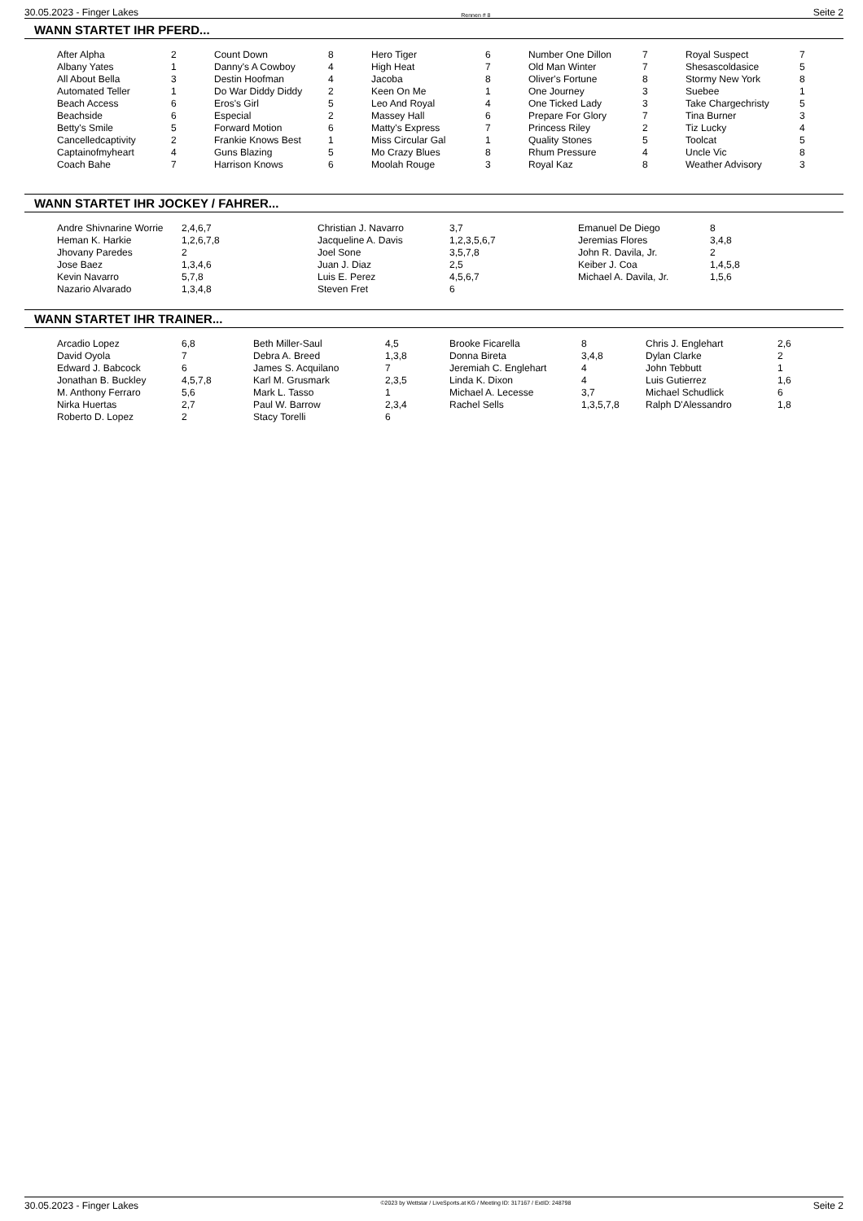30.05.2023 - Finger Lakes Rennen # 8 Seite 2
WANN STARTET IHR PFERD...
| After Alpha | 2 | Count Down | 8 | Hero Tiger | 6 | Number One Dillon | 7 | Royal Suspect | 7 |
| Albany Yates | 1 | Danny's A Cowboy | 4 | High Heat | 7 | Old Man Winter | 7 | Shesascoldasice | 5 |
| All About Bella | 3 | Destin Hoofman | 4 | Jacoba | 8 | Oliver's Fortune | 8 | Stormy New York | 8 |
| Automated Teller | 1 | Do War Diddy Diddy | 2 | Keen On Me | 1 | One Journey | 3 | Suebee | 1 |
| Beach Access | 6 | Eros's Girl | 5 | Leo And Royal | 4 | One Ticked Lady | 3 | Take Chargechristy | 5 |
| Beachside | 6 | Especial | 2 | Massey Hall | 6 | Prepare For Glory | 7 | Tina Burner | 3 |
| Betty's Smile | 5 | Forward Motion | 6 | Matty's Express | 7 | Princess Riley | 2 | Tiz Lucky | 4 |
| Cancelledcaptivity | 2 | Frankie Knows Best | 1 | Miss Circular Gal | 1 | Quality Stones | 5 | Toolcat | 5 |
| Captainofmyheart | 4 | Guns Blazing | 5 | Mo Crazy Blues | 8 | Rhum Pressure | 4 | Uncle Vic | 8 |
| Coach Bahe | 7 | Harrison Knows | 6 | Moolah Rouge | 3 | Royal Kaz | 8 | Weather Advisory | 3 |
WANN STARTET IHR JOCKEY / FAHRER...
| Andre Shivnarine Worrie | 2,4,6,7 | Christian J. Navarro | 3,7 | Emanuel De Diego | 8 |
| Heman K. Harkie | 1,2,6,7,8 | Jacqueline A. Davis | 1,2,3,5,6,7 | Jeremias Flores | 3,4,8 |
| Jhovany Paredes | 2 | Joel Sone | 3,5,7,8 | John R. Davila, Jr. | 2 |
| Jose Baez | 1,3,4,6 | Juan J. Diaz | 2,5 | Keiber J. Coa | 1,4,5,8 |
| Kevin Navarro | 5,7,8 | Luis E. Perez | 4,5,6,7 | Michael A. Davila, Jr. | 1,5,6 |
| Nazario Alvarado | 1,3,4,8 | Steven Fret | 6 | | |
WANN STARTET IHR TRAINER...
| Arcadio Lopez | 6,8 | Beth Miller-Saul | 4,5 | Brooke Ficarella | 8 | Chris J. Englehart | 2,6 |
| David Oyola | 7 | Debra A. Breed | 1,3,8 | Donna Bireta | 3,4,8 | Dylan Clarke | 2 |
| Edward J. Babcock | 6 | James S. Acquilano | 7 | Jeremiah C. Englehart | 4 | John Tebbutt | 1 |
| Jonathan B. Buckley | 4,5,7,8 | Karl M. Grusmark | 2,3,5 | Linda K. Dixon | 4 | Luis Gutierrez | 1,6 |
| M. Anthony Ferraro | 5,6 | Mark L. Tasso | 1 | Michael A. Lecesse | 3,7 | Michael Schudlick | 6 |
| Nirka Huertas | 2,7 | Paul W. Barrow | 2,3,4 | Rachel Sells | 1,3,5,7,8 | Ralph D'Alessandro | 1,8 |
| Roberto D. Lopez | 2 | Stacy Torelli | 6 | | | | |
30.05.2023 - Finger Lakes ©2023 by Wettstar / LiveSports.at KG / Meeting ID: 317167 / ExtID: 248798 Seite 2